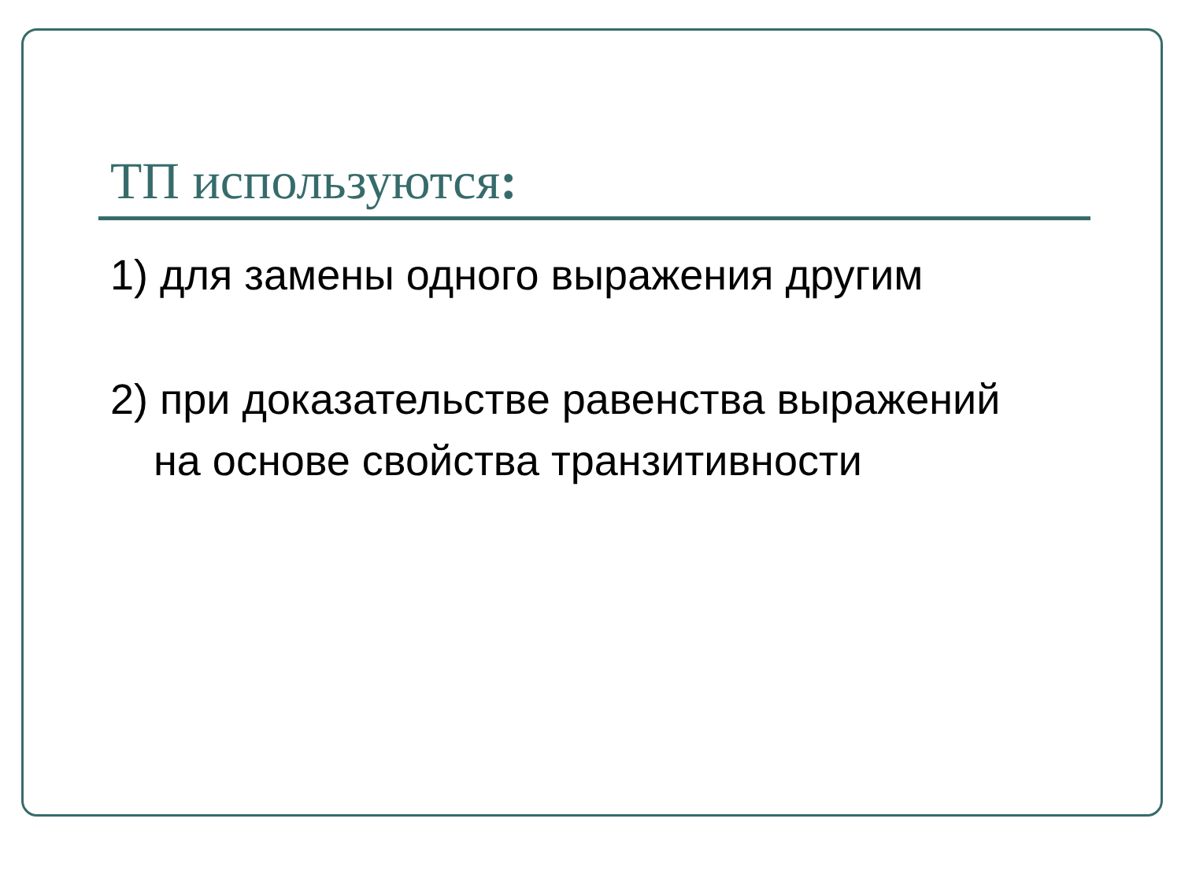ТП используются:
1) для замены одного выражения другим
2) при доказательстве равенства выражений на основе свойства транзитивности